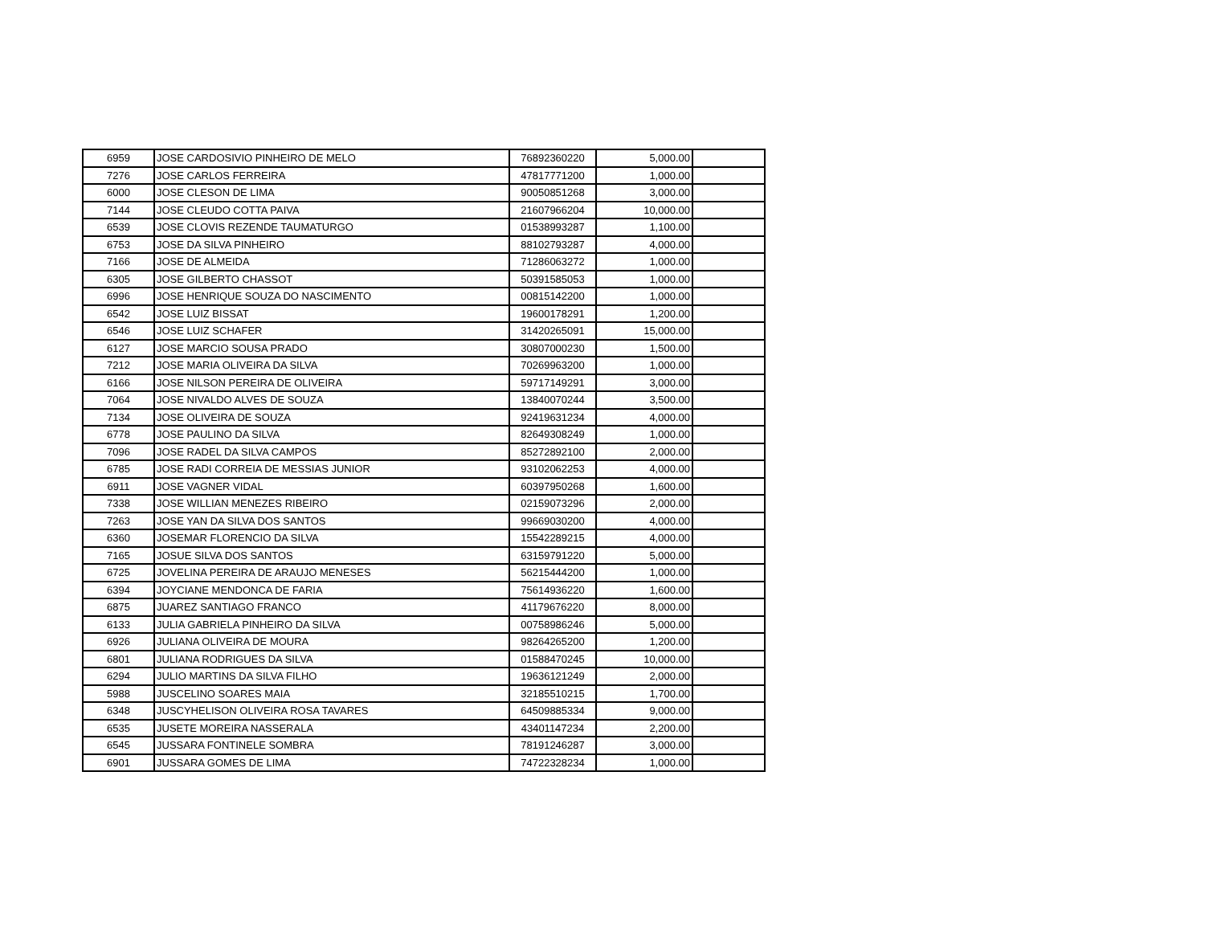| 6959 | JOSE CARDOSIVIO PINHEIRO DE MELO | 76892360220 | 5,000.00 | |
| 7276 | JOSE CARLOS FERREIRA | 47817771200 | 1,000.00 | |
| 6000 | JOSE CLESON DE LIMA | 90050851268 | 3,000.00 | |
| 7144 | JOSE CLEUDO COTTA PAIVA | 21607966204 | 10,000.00 | |
| 6539 | JOSE CLOVIS REZENDE TAUMATURGO | 01538993287 | 1,100.00 | |
| 6753 | JOSE DA SILVA PINHEIRO | 88102793287 | 4,000.00 | |
| 7166 | JOSE DE ALMEIDA | 71286063272 | 1,000.00 | |
| 6305 | JOSE GILBERTO CHASSOT | 50391585053 | 1,000.00 | |
| 6996 | JOSE HENRIQUE SOUZA DO NASCIMENTO | 00815142200 | 1,000.00 | |
| 6542 | JOSE LUIZ BISSAT | 19600178291 | 1,200.00 | |
| 6546 | JOSE LUIZ SCHAFER | 31420265091 | 15,000.00 | |
| 6127 | JOSE MARCIO SOUSA PRADO | 30807000230 | 1,500.00 | |
| 7212 | JOSE MARIA OLIVEIRA DA SILVA | 70269963200 | 1,000.00 | |
| 6166 | JOSE NILSON PEREIRA DE OLIVEIRA | 59717149291 | 3,000.00 | |
| 7064 | JOSE NIVALDO ALVES DE SOUZA | 13840070244 | 3,500.00 | |
| 7134 | JOSE OLIVEIRA DE SOUZA | 92419631234 | 4,000.00 | |
| 6778 | JOSE PAULINO DA SILVA | 82649308249 | 1,000.00 | |
| 7096 | JOSE RADEL DA SILVA CAMPOS | 85272892100 | 2,000.00 | |
| 6785 | JOSE RADI CORREIA DE MESSIAS JUNIOR | 93102062253 | 4,000.00 | |
| 6911 | JOSE VAGNER VIDAL | 60397950268 | 1,600.00 | |
| 7338 | JOSE WILLIAN MENEZES RIBEIRO | 02159073296 | 2,000.00 | |
| 7263 | JOSE YAN DA SILVA DOS SANTOS | 99669030200 | 4,000.00 | |
| 6360 | JOSEMAR FLORENCIO DA SILVA | 15542289215 | 4,000.00 | |
| 7165 | JOSUE SILVA DOS SANTOS | 63159791220 | 5,000.00 | |
| 6725 | JOVELINA PEREIRA DE ARAUJO MENESES | 56215444200 | 1,000.00 | |
| 6394 | JOYCIANE MENDONCA DE FARIA | 75614936220 | 1,600.00 | |
| 6875 | JUAREZ SANTIAGO FRANCO | 41179676220 | 8,000.00 | |
| 6133 | JULIA GABRIELA PINHEIRO DA SILVA | 00758986246 | 5,000.00 | |
| 6926 | JULIANA OLIVEIRA DE MOURA | 98264265200 | 1,200.00 | |
| 6801 | JULIANA RODRIGUES DA SILVA | 01588470245 | 10,000.00 | |
| 6294 | JULIO MARTINS DA SILVA FILHO | 19636121249 | 2,000.00 | |
| 5988 | JUSCELINO SOARES MAIA | 32185510215 | 1,700.00 | |
| 6348 | JUSCYHELISON OLIVEIRA ROSA TAVARES | 64509885334 | 9,000.00 | |
| 6535 | JUSETE MOREIRA NASSERALA | 43401147234 | 2,200.00 | |
| 6545 | JUSSARA FONTINELE SOMBRA | 78191246287 | 3,000.00 | |
| 6901 | JUSSARA GOMES DE LIMA | 74722328234 | 1,000.00 | |